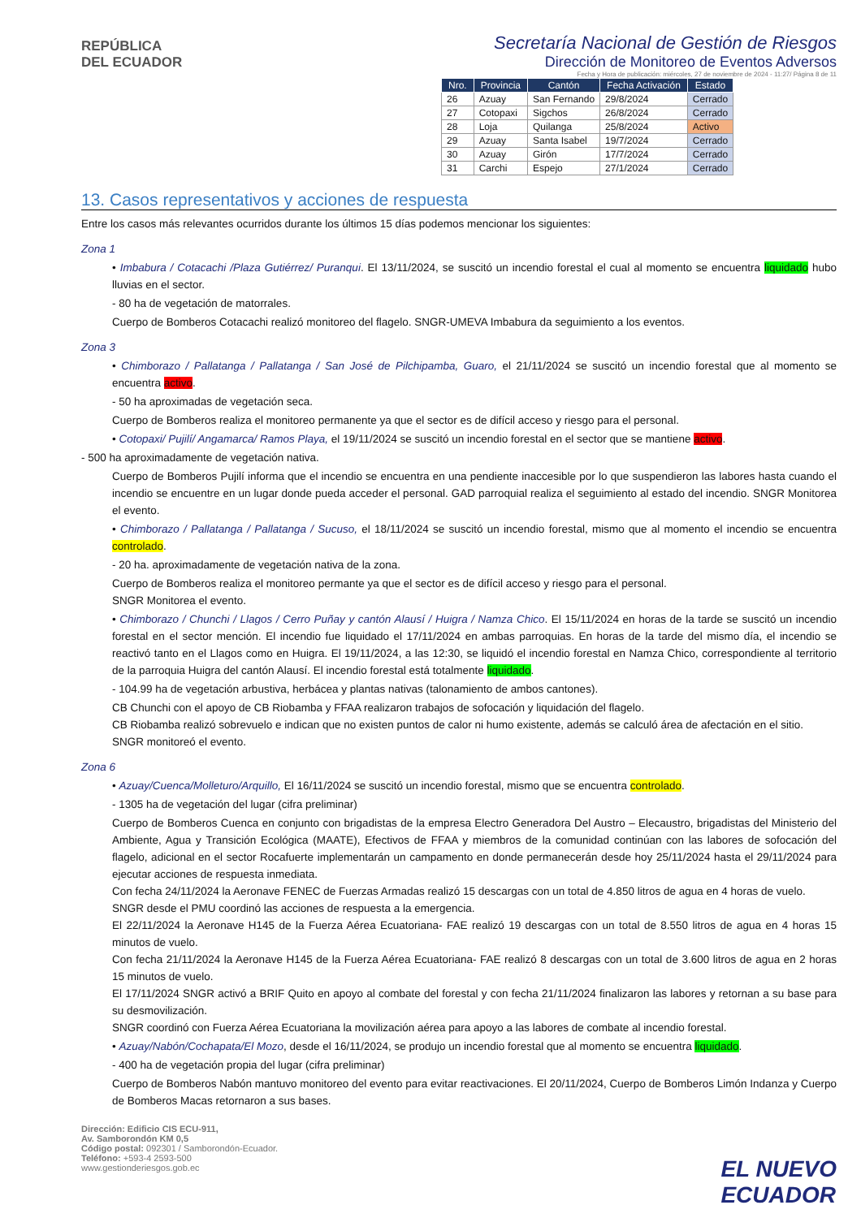REPÚBLICA
DEL ECUADOR
Secretaría Nacional de Gestión de Riesgos
Dirección de Monitoreo de Eventos Adversos
Fecha y Hora de publicación: miércoles, 27 de noviembre de 2024 - 11:27/ Página 8 de 11
| Nro. | Provincia | Cantón | Fecha Activación | Estado |
| --- | --- | --- | --- | --- |
| 26 | Azuay | San Fernando | 29/8/2024 | Cerrado |
| 27 | Cotopaxi | Sigchos | 26/8/2024 | Cerrado |
| 28 | Loja | Quilanga | 25/8/2024 | Activo |
| 29 | Azuay | Santa Isabel | 19/7/2024 | Cerrado |
| 30 | Azuay | Girón | 17/7/2024 | Cerrado |
| 31 | Carchi | Espejo | 27/1/2024 | Cerrado |
13. Casos representativos y acciones de respuesta
Entre los casos más relevantes ocurridos durante los últimos 15 días podemos mencionar los siguientes:
Zona 1
• Imbabura / Cotacachi /Plaza Gutiérrez/ Puranqui. El 13/11/2024, se suscitó un incendio forestal el cual al momento se encuentra liquidado hubo lluvias en el sector.
- 80 ha de vegetación de matorrales.
Cuerpo de Bomberos Cotacachi realizó monitoreo del flagelo. SNGR-UMEVA Imbabura da seguimiento a los eventos.
Zona 3
• Chimborazo / Pallatanga / Pallatanga / San José de Pilchipamba, Guaro, el 21/11/2024 se suscitó un incendio forestal que al momento se encuentra activo.
- 50 ha aproximadas de vegetación seca.
Cuerpo de Bomberos realiza el monitoreo permanente ya que el sector es de difícil acceso y riesgo para el personal.
• Cotopaxi/ Pujilí/ Angamarca/ Ramos Playa, el 19/11/2024 se suscitó un incendio forestal en el sector que se mantiene activo.
- 500 ha aproximadamente de vegetación nativa.
Cuerpo de Bomberos Pujilí informa que el incendio se encuentra en una pendiente inaccesible por lo que suspendieron las labores hasta cuando el incendio se encuentre en un lugar donde pueda acceder el personal. GAD parroquial realiza el seguimiento al estado del incendio. SNGR Monitorea el evento.
• Chimborazo / Pallatanga / Pallatanga / Sucuso, el 18/11/2024 se suscitó un incendio forestal, mismo que al momento el incendio se encuentra controlado.
- 20 ha. aproximadamente de vegetación nativa de la zona.
Cuerpo de Bomberos realiza el monitoreo permante ya que el sector es de difícil acceso y riesgo para el personal.
SNGR Monitorea el evento.
• Chimborazo / Chunchi / Llagos / Cerro Puñay y cantón Alausí / Huigra / Namza Chico. El 15/11/2024 en horas de la tarde se suscitó un incendio forestal en el sector mención. El incendio fue liquidado el 17/11/2024 en ambas parroquias. En horas de la tarde del mismo día, el incendio se reactivó tanto en el Llagos como en Huigra. El 19/11/2024, a las 12:30, se liquidó el incendio forestal en Namza Chico, correspondiente al territorio de la parroquia Huigra del cantón Alausí. El incendio forestal está totalmente liquidado.
- 104.99 ha de vegetación arbustiva, herbácea y plantas nativas (talonamiento de ambos cantones).
CB Chunchi con el apoyo de CB Riobamba y FFAA realizaron trabajos de sofocación y liquidación del flagelo.
CB Riobamba realizó sobrevuelo e indican que no existen puntos de calor ni humo existente, además se calculó área de afectación en el sitio.
SNGR monitoreó el evento.
Zona 6
• Azuay/Cuenca/Molleturo/Arquillo, El 16/11/2024 se suscitó un incendio forestal, mismo que se encuentra controlado.
- 1305 ha de vegetación del lugar (cifra preliminar)
Cuerpo de Bomberos Cuenca en conjunto con brigadistas de la empresa Electro Generadora Del Austro – Elecaustro, brigadistas del Ministerio del Ambiente, Agua y Transición Ecológica (MAATE), Efectivos de FFAA y miembros de la comunidad continúan con las labores de sofocación del flagelo, adicional en el sector Rocafuerte implementarán un campamento en donde permanecerán desde hoy 25/11/2024 hasta el 29/11/2024 para ejecutar acciones de respuesta inmediata.
Con fecha 24/11/2024 la Aeronave FENEC de Fuerzas Armadas realizó 15 descargas con un total de 4.850 litros de agua en 4 horas de vuelo.
SNGR desde el PMU coordinó las acciones de respuesta a la emergencia.
El 22/11/2024 la Aeronave H145 de la Fuerza Aérea Ecuatoriana- FAE realizó 19 descargas con un total de 8.550 litros de agua en 4 horas 15 minutos de vuelo.
Con fecha 21/11/2024 la Aeronave H145 de la Fuerza Aérea Ecuatoriana- FAE realizó 8 descargas con un total de 3.600 litros de agua en 2 horas 15 minutos de vuelo.
El 17/11/2024 SNGR activó a BRIF Quito en apoyo al combate del forestal y con fecha 21/11/2024 finalizaron las labores y retornan a su base para su desmovilización.
SNGR coordinó con Fuerza Aérea Ecuatoriana la movilización aérea para apoyo a las labores de combate al incendio forestal.
• Azuay/Nabón/Cochapata/El Mozo, desde el 16/11/2024, se produjo un incendio forestal que al momento se encuentra liquidado.
- 400 ha de vegetación propia del lugar (cifra preliminar)
Cuerpo de Bomberos Nabón mantuvo monitoreo del evento para evitar reactivaciones. El 20/11/2024, Cuerpo de Bomberos Limón Indanza y Cuerpo de Bomberos Macas retornaron a sus bases.
Dirección: Edificio CIS ECU-911,
Av. Samborondón KM 0,5
Código postal: 092301 / Samborondón-Ecuador.
Teléfono: +593-4 2593-500
www.gestionderiesgos.gob.ec
EL NUEVO
ECUADOR